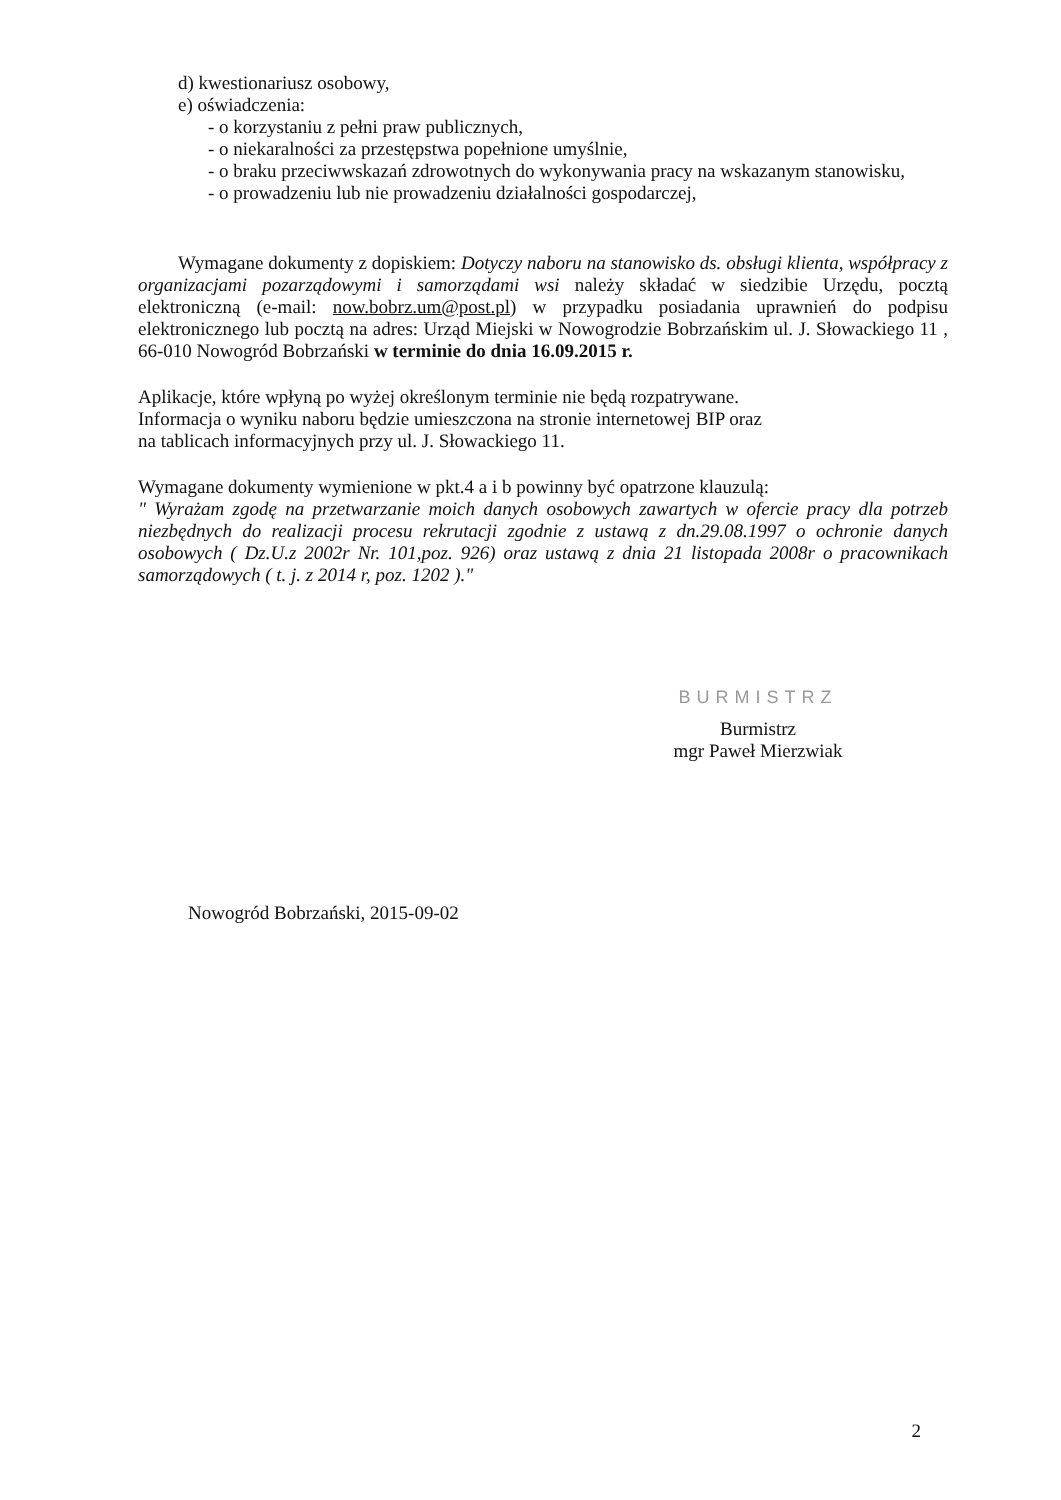d) kwestionariusz osobowy,
e) oświadczenia:
- o korzystaniu z pełni praw publicznych,
- o niekaralności za przestępstwa popełnione umyślnie,
- o braku przeciwwskazań zdrowotnych do wykonywania pracy na wskazanym stanowisku,
- o prowadzeniu lub nie prowadzeniu działalności gospodarczej,
Wymagane dokumenty z dopiskiem: Dotyczy naboru na stanowisko ds. obsługi klienta, współpracy z organizacjami pozarządowymi i samorządami wsi należy składać w siedzibie Urzędu, pocztą elektroniczną (e-mail: now.bobrz.um@post.pl) w przypadku posiadania uprawnień do podpisu elektronicznego lub pocztą na adres: Urząd Miejski w Nowogrodzie Bobrzańskim ul. J. Słowackiego 11 , 66-010 Nowogród Bobrzański w terminie do dnia 16.09.2015 r.
Aplikacje, które wpłyną po wyżej określonym terminie nie będą rozpatrywane.
Informacja o wyniku naboru będzie umieszczona na stronie internetowej BIP oraz
na tablicach informacyjnych przy ul. J. Słowackiego 11.
Wymagane dokumenty wymienione w pkt.4 a i b powinny być opatrzone klauzulą:
" Wyrażam zgodę na przetwarzanie moich danych osobowych zawartych w ofercie pracy dla potrzeb niezbędnych do realizacji procesu rekrutacji zgodnie z ustawą z dn.29.08.1997 o ochronie danych osobowych ( Dz.U.z 2002r Nr. 101,poz. 926) oraz ustawą z dnia 21 listopada 2008r o pracownikach samorządowych ( t. j. z 2014 r, poz. 1202 )."
BURMISTRZ
Burmistrz
mgr Paweł Mierzwiak
Nowogród Bobrzański, 2015-09-02
2